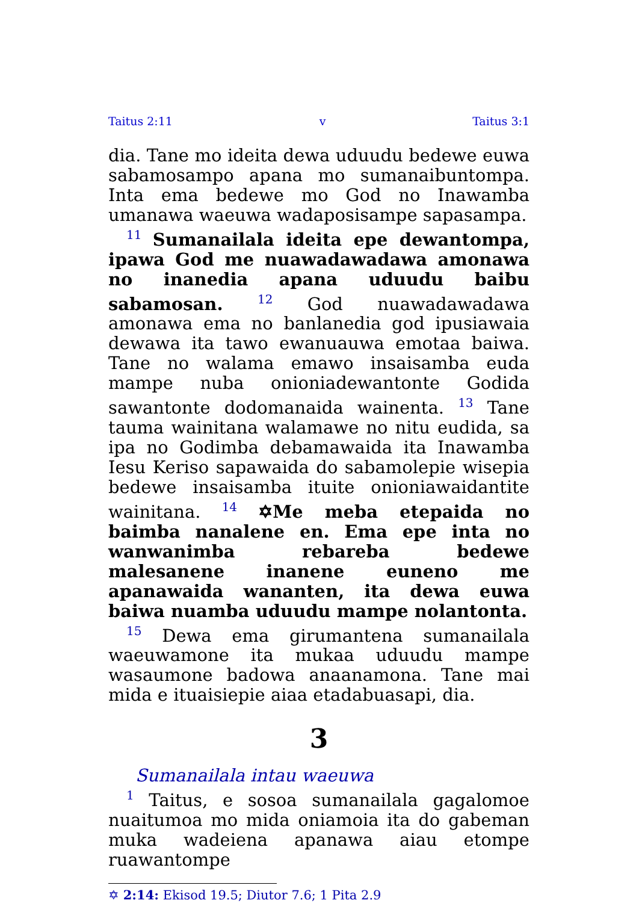Taitus 2:11 v Taitus 3:1
dia. Tane mo ideita dewa uduudu bedewe euwa sabamosampo apana mo sumanaibuntompa. Inta ema bedewe mo God no Inawamba umanawa waeuwa wadaposisampe sapasampa.
<sup>11</sup> Sumanailala ideita epe dewantompa, ipawa God me nuawadawadawa amonawa no inanedia apana uduudu baibu sabamosan. <sup>12</sup> God nuawadawadawa amonawa ema no banlanedia god ipusiawaia dewawa ita tawo ewanuauwa emotaa baiwa. Tane no walama emawo insaisamba euda mampe nuba onioniadewantonte Godida sawantonte dodomanaida wainenta. <sup>13</sup> Tane tauma wainitana walamawe no nitu eudida, sa ipa no Godimba debamawaida ita Inawamba Iesu Keriso sapawaida do sabamolepie wisepia bedewe insaisamba ituite onioniawaidantite wainitana. <sup>14</sup> ✡Me meba etepaida no baimba nanalene en. Ema epe inta no wanwanimba rebareba bedewe malesanene inanene euneno me apanawaida wananten, ita dewa euwa baiwa nuamba uduudu mampe nolantonta.
<sup>15</sup> Dewa ema girumantena sumanailala waeuwamone ita mukaa uduudu mampe wasaumone badowa anaanamona. Tane mai mida e ituaisiepie aiaa etadabuasapi, dia.
3
Sumanailala intau waeuwa
<sup>1</sup> Taitus, e sosoa sumanailala gagalomoe nuaitumoa mo mida oniamoia ita do gabeman muka wadeiena apanawa aiau etompe ruawantompe
✡ 2:14: Ekisod 19.5; Diutor 7.6; 1 Pita 2.9